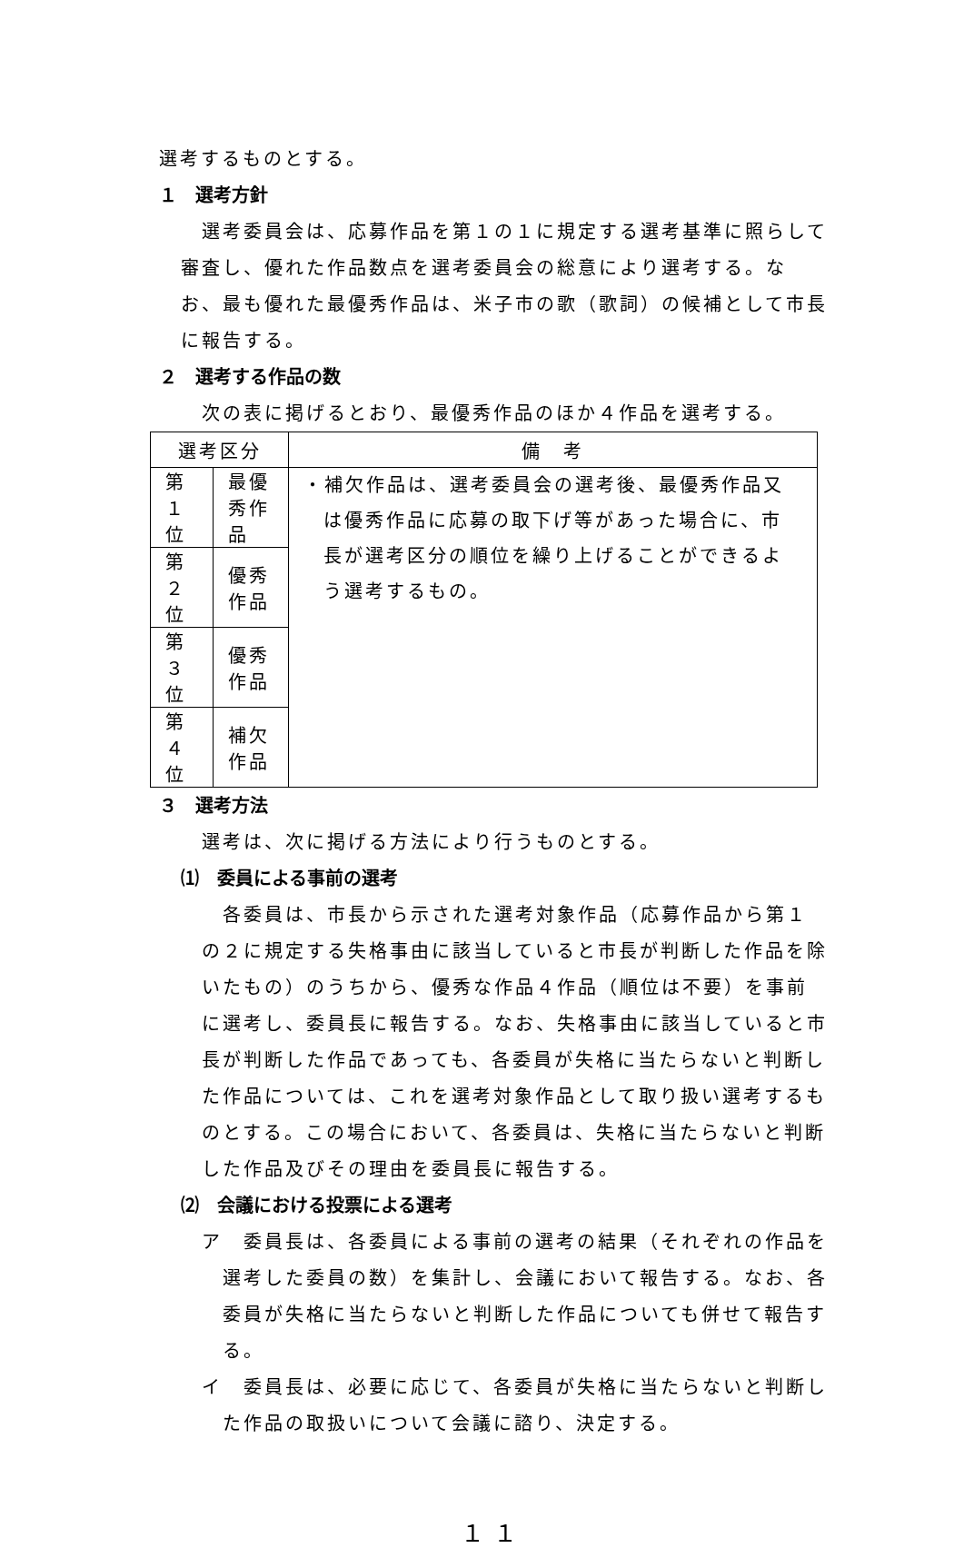選考するものとする。
１　選考方針
選考委員会は、応募作品を第１の１に規定する選考基準に照らして審査し、優れた作品数点を選考委員会の総意により選考する。なお、最も優れた最優秀作品は、米子市の歌（歌詞）の候補として市長に報告する。
２　選考する作品の数
次の表に掲げるとおり、最優秀作品のほか４作品を選考する。
| 選考区分 | | 備 考 |
| --- | --- | --- |
| 第１位 | 最優秀作品 | ・補欠作品は、選考委員会の選考後、最優秀作品又は優秀作品に応募の取下げ等があった場合に、市長が選考区分の順位を繰り上げることができるよう選考するもの。 |
| 第２位 | 優秀作品 | |
| 第３位 | 優秀作品 | |
| 第４位 | 補欠作品 | |
３　選考方法
選考は、次に掲げる方法により行うものとする。
⑴　委員による事前の選考
各委員は、市長から示された選考対象作品（応募作品から第１の２に規定する失格事由に該当していると市長が判断した作品を除いたもの）のうちから、優秀な作品４作品（順位は不要）を事前に選考し、委員長に報告する。なお、失格事由に該当していると市長が判断した作品であっても、各委員が失格に当たらないと判断した作品については、これを選考対象作品として取り扱い選考するものとする。この場合において、各委員は、失格に当たらないと判断した作品及びその理由を委員長に報告する。
⑵　会議における投票による選考
ア　委員長は、各委員による事前の選考の結果（それぞれの作品を選考した委員の数）を集計し、会議において報告する。なお、各委員が失格に当たらないと判断した作品についても併せて報告する。
イ　委員長は、必要に応じて、各委員が失格に当たらないと判断した作品の取扱いについて会議に諮り、決定する。
１１